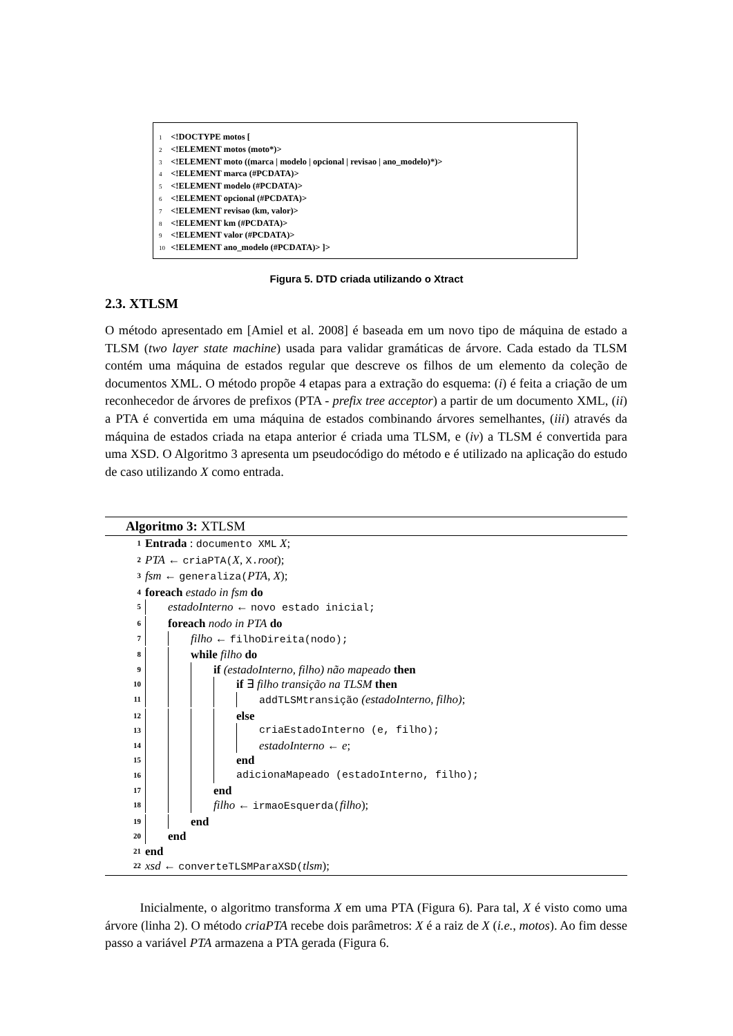1 <!DOCTYPE motos [
2 <!ELEMENT motos (moto*)>
3 <!ELEMENT moto ((marca | modelo | opcional | revisao | ano_modelo)*)>
4 <!ELEMENT marca (#PCDATA)>
5 <!ELEMENT modelo (#PCDATA)>
6 <!ELEMENT opcional (#PCDATA)>
7 <!ELEMENT revisao (km, valor)>
8 <!ELEMENT km (#PCDATA)>
9 <!ELEMENT valor (#PCDATA)>
10 <!ELEMENT ano_modelo (#PCDATA)> ]>
Figura 5. DTD criada utilizando o Xtract
2.3. XTLSM
O método apresentado em [Amiel et al. 2008] é baseada em um novo tipo de máquina de estado a TLSM (two layer state machine) usada para validar gramáticas de árvore. Cada estado da TLSM contém uma máquina de estados regular que descreve os filhos de um elemento da coleção de documentos XML. O método propõe 4 etapas para a extração do esquema: (i) é feita a criação de um reconhecedor de árvores de prefixos (PTA - prefix tree acceptor) a partir de um documento XML, (ii) a PTA é convertida em uma máquina de estados combinando árvores semelhantes, (iii) através da máquina de estados criada na etapa anterior é criada uma TLSM, e (iv) a TLSM é convertida para uma XSD. O Algoritmo 3 apresenta um pseudocódigo do método e é utilizado na aplicação do estudo de caso utilizando X como entrada.
Algoritmo 3: XTLSM
1 Entrada : documento XML X;
2 PTA ← criaPTA(X, X. root);
3 fsm ← generaliza(PTA, X);
4 foreach estado in fsm do
5 estadoInterno ← novo estado inicial;
6 foreach nodo in PTA do
7 filho ← filhoDireita(nodo);
8 while filho do
9 if (estadoInterno, filho) não mapeado then
10 if ∃ filho transição na TLSM then
11 addTLSMtransição (estadoInterno, filho);
12 else
13 criaEstadoInterno (e, filho);
14 estadoInterno ← e;
15 end
16 adicionaMapeado (estadoInterno, filho);
17 end
18 filho ← irmaoEsquerda(filho);
19 end
20 end
21 end
22 xsd ← converteTLSMParaXSD(tlsm);
Inicialmente, o algoritmo transforma X em uma PTA (Figura 6). Para tal, X é visto como uma árvore (linha 2). O método criaPTA recebe dois parâmetros: X é a raiz de X (i.e., motos). Ao fim desse passo a variável PTA armazena a PTA gerada (Figura 6.